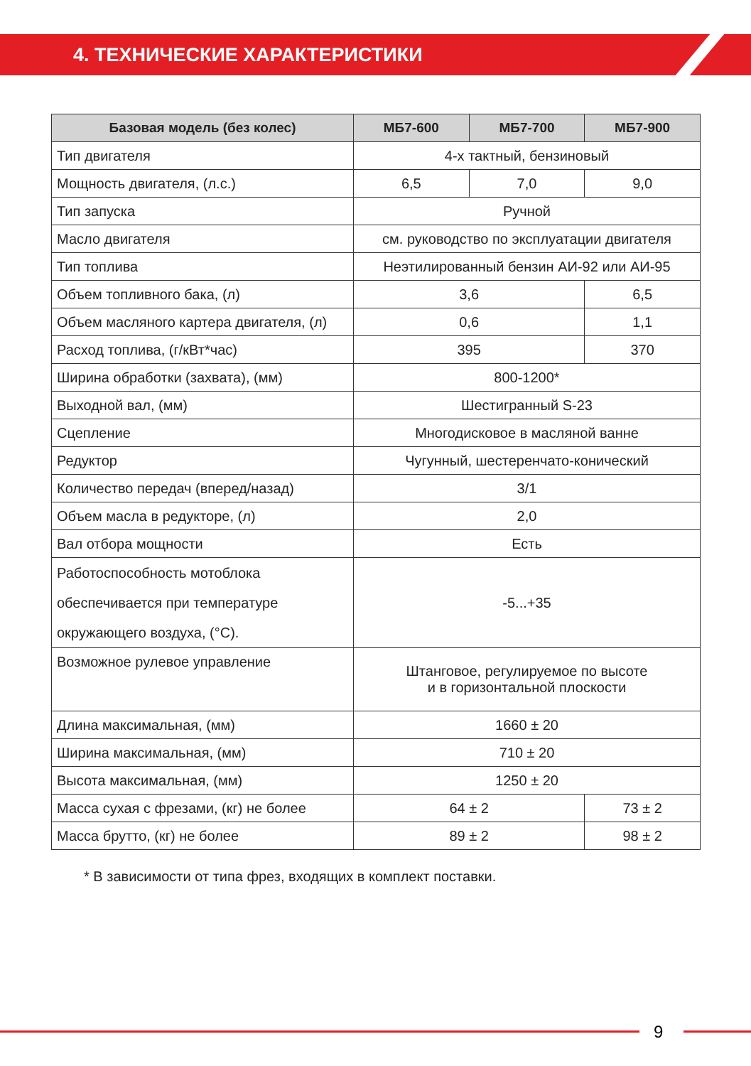4. ТЕХНИЧЕСКИЕ ХАРАКТЕРИСТИКИ
| Базовая модель (без колес) | МБ7-600 | МБ7-700 | МБ7-900 |
| --- | --- | --- | --- |
| Тип двигателя | 4-х тактный, бензиновый | | |
| Мощность двигателя, (л.с.) | 6,5 | 7,0 | 9,0 |
| Тип запуска | Ручной | | |
| Масло двигателя | см. руководство по эксплуатации двигателя | | |
| Тип топлива | Неэтилированный бензин АИ-92 или АИ-95 | | |
| Объем топливного бака, (л) | 3,6 | | 6,5 |
| Объем масляного картера двигателя, (л) | 0,6 | | 1,1 |
| Расход топлива, (г/кВт*час) | 395 | | 370 |
| Ширина обработки (захвата), (мм) | 800-1200* | | |
| Выходной вал, (мм) | Шестигранный S-23 | | |
| Сцепление | Многодисковое в масляной ванне | | |
| Редуктор | Чугунный, шестеренчато-конический | | |
| Количество передач (вперед/назад) | 3/1 | | |
| Объем масла в редукторе, (л) | 2,0 | | |
| Вал отбора мощности | Есть | | |
| Работоспособность мотоблока обеспечивается при температуре окружающего воздуха, (°С). | -5...+35 | | |
| Возможное рулевое управление | Штанговое, регулируемое по высоте и в горизонтальной плоскости | | |
| Длина максимальная, (мм) | 1660 ± 20 | | |
| Ширина максимальная, (мм) | 710 ± 20 | | |
| Высота максимальная, (мм) | 1250 ± 20 | | |
| Масса сухая с фрезами, (кг) не более | 64 ± 2 | | 73 ± 2 |
| Масса брутто, (кг) не более | 89 ± 2 | | 98 ± 2 |
* В зависимости от типа фрез, входящих в комплект поставки.
9